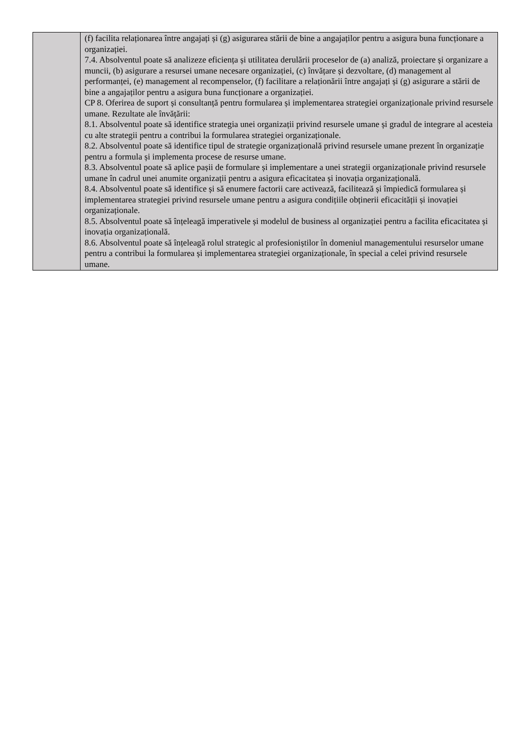| | (f) facilita relaționarea între angajați și (g) asigurarea stării de bine a angajaților pentru a asigura buna funcționare a organizației. 7.4. Absolventul poate să analizeze eficiența și utilitatea derulării proceselor de (a) analiză, proiectare și organizare a muncii, (b) asigurare a resursei umane necesare organizației, (c) învățare și dezvoltare, (d) management al performanței, (e) management al recompenselor, (f) facilitare a relaționării între angajați și (g) asigurare a stării de bine a angajaților pentru a asigura buna funcționare a organizației. CP 8. Oferirea de suport și consultanță pentru formularea și implementarea strategiei organizaționale privind resursele umane. Rezultate ale învățării: 8.1. Absolventul poate să identifice strategia unei organizații privind resursele umane și gradul de integrare al acesteia cu alte strategii pentru a contribui la formularea strategiei organizaționale. 8.2. Absolventul poate să identifice tipul de strategie organizațională privind resursele umane prezent în organizație pentru a formula și implementa procese de resurse umane. 8.3. Absolventul poate să aplice pașii de formulare și implementare a unei strategii organizaționale privind resursele umane în cadrul unei anumite organizații pentru a asigura eficacitatea și inovația organizațională. 8.4. Absolventul poate să identifice și să enumere factorii care activează, facilitează și împiedică formularea și implementarea strategiei privind resursele umane pentru a asigura condițiile obținerii eficacității și inovației organizaționale. 8.5. Absolventul poate să înțeleagă imperativele și modelul de business al organizației pentru a facilita eficacitatea și inovația organizațională. 8.6. Absolventul poate să înțeleagă rolul strategic al profesioniștilor în domeniul managementului resurselor umane pentru a contribui la formularea și implementarea strategiei organizaționale, în special a celei privind resursele umane. |